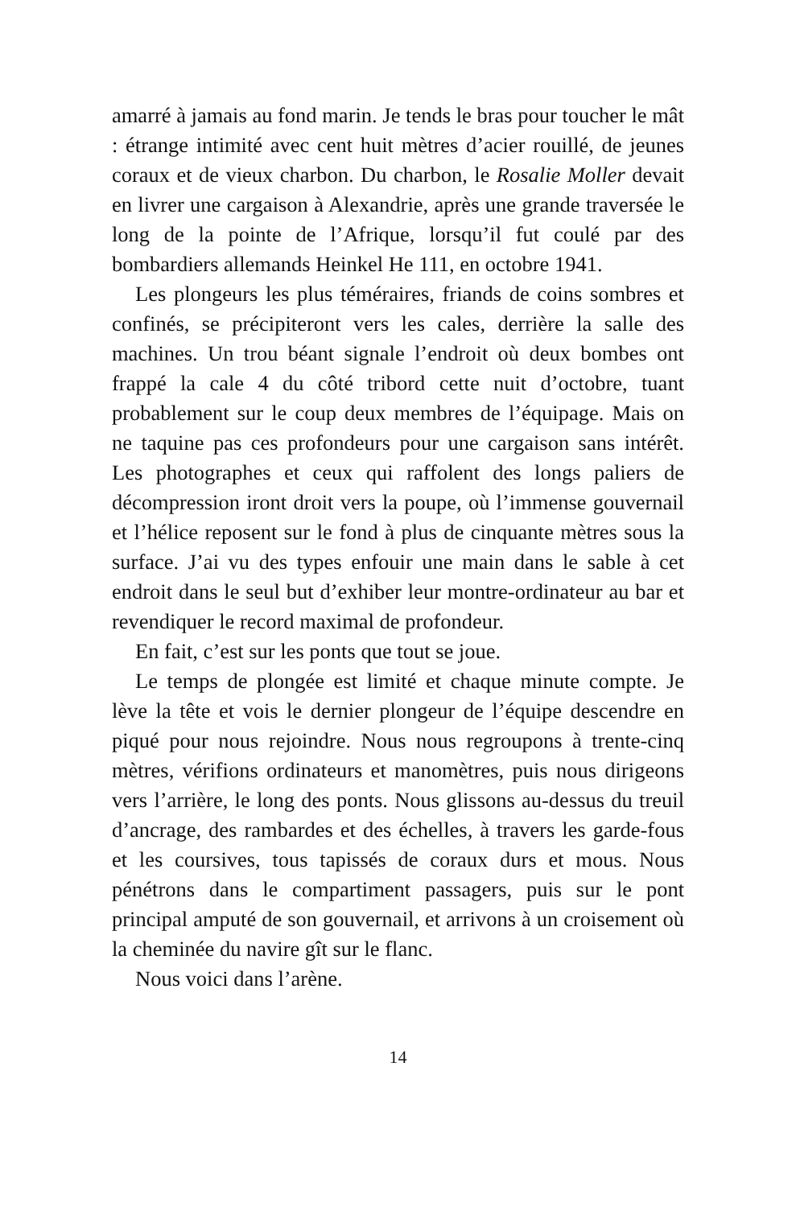amarré à jamais au fond marin. Je tends le bras pour toucher le mât : étrange intimité avec cent huit mètres d’acier rouillé, de jeunes coraux et de vieux charbon. Du charbon, le Rosalie Moller devait en livrer une cargaison à Alexandrie, après une grande traversée le long de la pointe de l’Afrique, lorsqu’il fut coulé par des bombardiers allemands Heinkel He 111, en octobre 1941.
Les plongeurs les plus téméraires, friands de coins sombres et confinés, se précipiteront vers les cales, derrière la salle des machines. Un trou béant signale l’endroit où deux bombes ont frappé la cale 4 du côté tribord cette nuit d’octobre, tuant probablement sur le coup deux membres de l’équipage. Mais on ne taquine pas ces profondeurs pour une cargaison sans intérêt. Les photographes et ceux qui raffolent des longs paliers de décompression iront droit vers la poupe, où l’immense gouvernail et l’hélice reposent sur le fond à plus de cinquante mètres sous la surface. J’ai vu des types enfouir une main dans le sable à cet endroit dans le seul but d’exhiber leur montre-ordinateur au bar et revendiquer le record maximal de profondeur.
En fait, c’est sur les ponts que tout se joue.
Le temps de plongée est limité et chaque minute compte. Je lève la tête et vois le dernier plongeur de l’équipe descendre en piqué pour nous rejoindre. Nous nous regroupons à trente-cinq mètres, vérifions ordinateurs et manomètres, puis nous dirigeons vers l’arrière, le long des ponts. Nous glissons au-dessus du treuil d’ancrage, des rambardes et des échelles, à travers les garde-fous et les coursives, tous tapissés de coraux durs et mous. Nous pénétrons dans le compartiment passagers, puis sur le pont principal amputé de son gouvernail, et arrivons à un croisement où la cheminée du navire gît sur le flanc.
Nous voici dans l’arène.
14